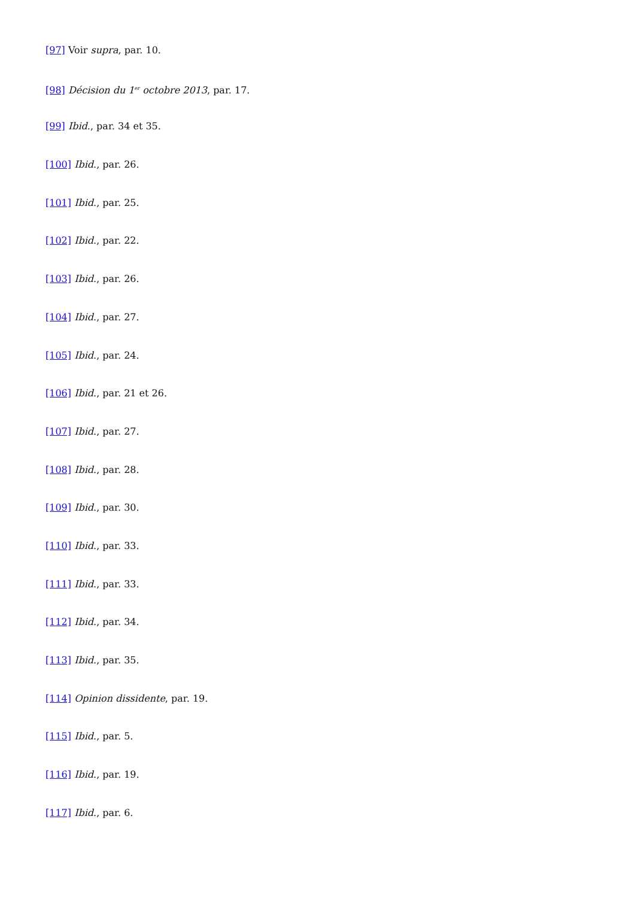[97] Voir supra, par. 10.
[98] Décision du 1<sup>er</sup> octobre 2013, par. 17.
[99] Ibid., par. 34 et 35.
[100] Ibid., par. 26.
[101] Ibid., par. 25.
[102] Ibid., par. 22.
[103] Ibid., par. 26.
[104] Ibid., par. 27.
[105] Ibid., par. 24.
[106] Ibid., par. 21 et 26.
[107] Ibid., par. 27.
[108] Ibid., par. 28.
[109] Ibid., par. 30.
[110] Ibid., par. 33.
[111] Ibid., par. 33.
[112] Ibid., par. 34.
[113] Ibid., par. 35.
[114] Opinion dissidente, par. 19.
[115] Ibid., par. 5.
[116] Ibid., par. 19.
[117] Ibid., par. 6.